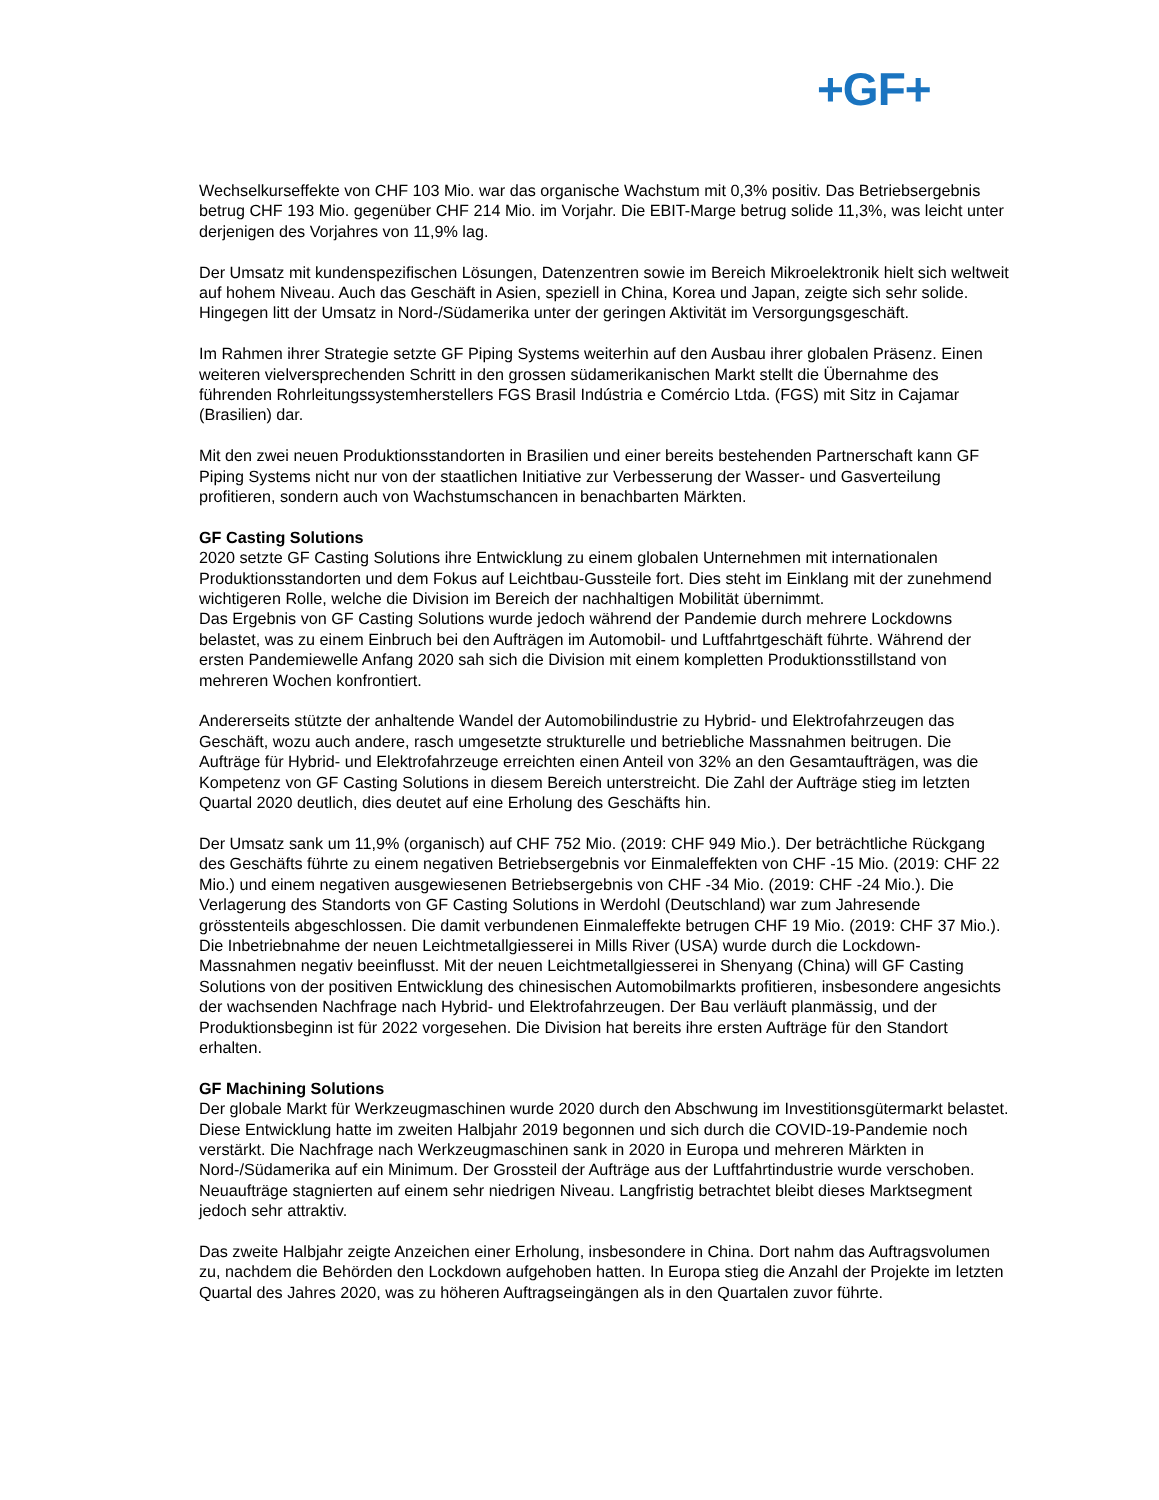+GF+
Wechselkurseffekte von CHF 103 Mio. war das organische Wachstum mit 0,3% positiv. Das Betriebsergebnis betrug CHF 193 Mio. gegenüber CHF 214 Mio. im Vorjahr. Die EBIT-Marge betrug solide 11,3%, was leicht unter derjenigen des Vorjahres von 11,9% lag.
Der Umsatz mit kundenspezifischen Lösungen, Datenzentren sowie im Bereich Mikroelektronik hielt sich weltweit auf hohem Niveau. Auch das Geschäft in Asien, speziell in China, Korea und Japan, zeigte sich sehr solide. Hingegen litt der Umsatz in Nord-/Südamerika unter der geringen Aktivität im Versorgungsgeschäft.
Im Rahmen ihrer Strategie setzte GF Piping Systems weiterhin auf den Ausbau ihrer globalen Präsenz. Einen weiteren vielversprechenden Schritt in den grossen südamerikanischen Markt stellt die Übernahme des führenden Rohrleitungssystemherstellers FGS Brasil Indústria e Comércio Ltda. (FGS) mit Sitz in Cajamar (Brasilien) dar.
Mit den zwei neuen Produktionsstandorten in Brasilien und einer bereits bestehenden Partnerschaft kann GF Piping Systems nicht nur von der staatlichen Initiative zur Verbesserung der Wasser- und Gasverteilung profitieren, sondern auch von Wachstumschancen in benachbarten Märkten.
GF Casting Solutions
2020 setzte GF Casting Solutions ihre Entwicklung zu einem globalen Unternehmen mit internationalen Produktionsstandorten und dem Fokus auf Leichtbau-Gussteile fort. Dies steht im Einklang mit der zunehmend wichtigeren Rolle, welche die Division im Bereich der nachhaltigen Mobilität übernimmt.
Das Ergebnis von GF Casting Solutions wurde jedoch während der Pandemie durch mehrere Lockdowns belastet, was zu einem Einbruch bei den Aufträgen im Automobil- und Luftfahrtgeschäft führte. Während der ersten Pandemiewelle Anfang 2020 sah sich die Division mit einem kompletten Produktionsstillstand von mehreren Wochen konfrontiert.
Andererseits stützte der anhaltende Wandel der Automobilindustrie zu Hybrid- und Elektrofahrzeugen das Geschäft, wozu auch andere, rasch umgesetzte strukturelle und betriebliche Massnahmen beitrugen. Die Aufträge für Hybrid- und Elektrofahrzeuge erreichten einen Anteil von 32% an den Gesamtaufträgen, was die Kompetenz von GF Casting Solutions in diesem Bereich unterstreicht. Die Zahl der Aufträge stieg im letzten Quartal 2020 deutlich, dies deutet auf eine Erholung des Geschäfts hin.
Der Umsatz sank um 11,9% (organisch) auf CHF 752 Mio. (2019: CHF 949 Mio.). Der beträchtliche Rückgang des Geschäfts führte zu einem negativen Betriebsergebnis vor Einmaleffekten von CHF -15 Mio. (2019: CHF 22 Mio.) und einem negativen ausgewiesenen Betriebsergebnis von CHF -34 Mio. (2019: CHF -24 Mio.). Die Verlagerung des Standorts von GF Casting Solutions in Werdohl (Deutschland) war zum Jahresende grösstenteils abgeschlossen. Die damit verbundenen Einmaleffekte betrugen CHF 19 Mio. (2019: CHF 37 Mio.). Die Inbetriebnahme der neuen Leichtmetallgiesserei in Mills River (USA) wurde durch die Lockdown-Massnahmen negativ beeinflusst. Mit der neuen Leichtmetallgiesserei in Shenyang (China) will GF Casting Solutions von der positiven Entwicklung des chinesischen Automobilmarkts profitieren, insbesondere angesichts der wachsenden Nachfrage nach Hybrid- und Elektrofahrzeugen. Der Bau verläuft planmässig, und der Produktionsbeginn ist für 2022 vorgesehen. Die Division hat bereits ihre ersten Aufträge für den Standort erhalten.
GF Machining Solutions
Der globale Markt für Werkzeugmaschinen wurde 2020 durch den Abschwung im Investitionsgütermarkt belastet. Diese Entwicklung hatte im zweiten Halbjahr 2019 begonnen und sich durch die COVID-19-Pandemie noch verstärkt. Die Nachfrage nach Werkzeugmaschinen sank in 2020 in Europa und mehreren Märkten in Nord-/Südamerika auf ein Minimum. Der Grossteil der Aufträge aus der Luftfahrtindustrie wurde verschoben. Neuaufträge stagnierten auf einem sehr niedrigen Niveau. Langfristig betrachtet bleibt dieses Marktsegment jedoch sehr attraktiv.
Das zweite Halbjahr zeigte Anzeichen einer Erholung, insbesondere in China. Dort nahm das Auftragsvolumen zu, nachdem die Behörden den Lockdown aufgehoben hatten. In Europa stieg die Anzahl der Projekte im letzten Quartal des Jahres 2020, was zu höheren Auftragseingängen als in den Quartalen zuvor führte.